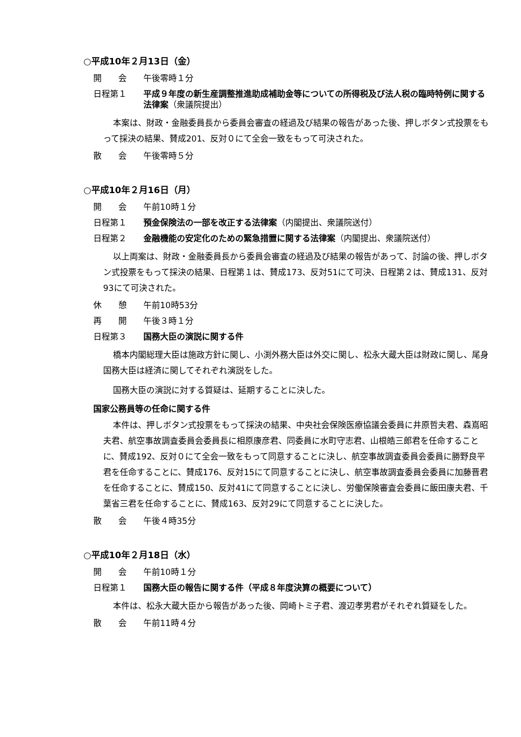○平成10年２月13日（金）
開　　会 午後零時１分
日程第１ 平成９年度の新生産調整推進助成補助金等についての所得税及び法人税の臨時特例に関する法律案（衆議院提出）
本案は、財政・金融委員長から委員会審査の経過及び結果の報告があった後、押しボタン式投票をもって採決の結果、賛成201、反対０にて全会一致をもって可決された。
散　　会 午後零時５分
○平成10年２月16日（月）
開　　会 午前10時１分
日程第１ 預金保険法の一部を改正する法律案（内閣提出、衆議院送付）
日程第２ 金融機能の安定化のための緊急措置に関する法律案（内閣提出、衆議院送付）
以上両案は、財政・金融委員長から委員会審査の経過及び結果の報告があって、討論の後、押しボタン式投票をもって採決の結果、日程第１は、賛成173、反対51にて可決、日程第２は、賛成131、反対93にて可決された。
休　　憩 午前10時53分
再　　開 午後３時１分
日程第３ 国務大臣の演説に関する件
橋本内閣総理大臣は施政方針に関し、小渕外務大臣は外交に関し、松永大蔵大臣は財政に関し、尾身国務大臣は経済に関してそれぞれ演説をした。
国務大臣の演説に対する質疑は、延期することに決した。
国家公務員等の任命に関する件
本件は、押しボタン式投票をもって採決の結果、中央社会保険医療協議会委員に井原哲夫君、森嶌昭夫君、航空事故調査委員会委員長に相原康彦君、同委員に水町守志君、山根皓三郎君を任命することに、賛成192、反対０にて全会一致をもって同意することに決し、航空事故調査委員会委員に勝野良平君を任命することに、賛成176、反対15にて同意することに決し、航空事故調査委員会委員に加藤晋君を任命することに、賛成150、反対41にて同意することに決し、労働保険審査会委員に飯田康夫君、千葉省三君を任命することに、賛成163、反対29にて同意することに決した。
散　　会 午後４時35分
○平成10年２月18日（水）
開　　会 午前10時１分
日程第１ 国務大臣の報告に関する件（平成８年度決算の概要について）
本件は、松永大蔵大臣から報告があった後、岡崎トミ子君、渡辺孝男君がそれぞれ質疑をした。
散　　会 午前11時４分